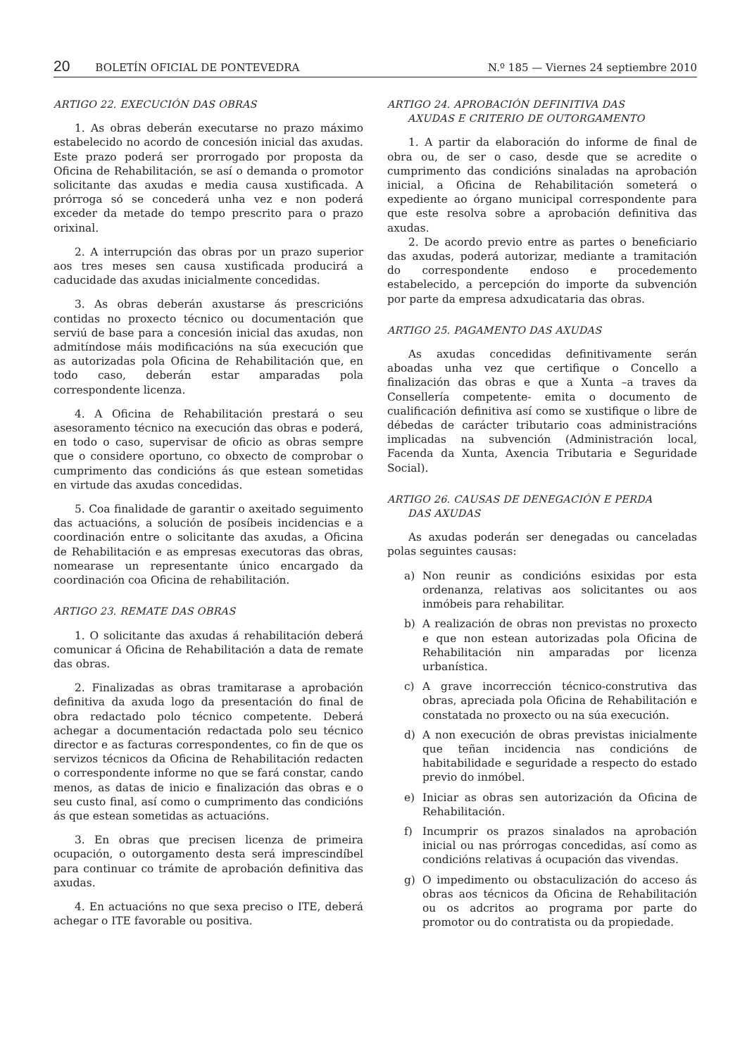20 BOLETÍN OFICIAL DE PONTEVEDRA N.º 185 — Viernes 24 septiembre 2010
ARTIGO 22. EXECUCIÓN DAS OBRAS
1. As obras deberán executarse no prazo máximo estabelecido no acordo de concesión inicial das axudas. Este prazo poderá ser prorrogado por proposta da Oficina de Rehabilitación, se así o demanda o promotor solicitante das axudas e media causa xustificada. A prórroga só se concederá unha vez e non poderá exceder da metade do tempo prescrito para o prazo orixinal.
2. A interrupción das obras por un prazo superior aos tres meses sen causa xustificada producirá a caducidade das axudas inicialmente concedidas.
3. As obras deberán axustarse ás prescricións contidas no proxecto técnico ou documentación que serviú de base para a concesión inicial das axudas, non admitíndose máis modificacións na súa execución que as autorizadas pola Oficina de Rehabilitación que, en todo caso, deberán estar amparadas pola correspondente licenza.
4. A Oficina de Rehabilitación prestará o seu asesoramento técnico na execución das obras e poderá, en todo o caso, supervisar de oficio as obras sempre que o considere oportuno, co obxecto de comprobar o cumprimento das condicións ás que estean sometidas en virtude das axudas concedidas.
5. Coa finalidade de garantir o axeitado seguimento das actuacións, a solución de posíbeis incidencias e a coordinación entre o solicitante das axudas, a Oficina de Rehabilitación e as empresas executoras das obras, nomearase un representante único encargado da coordinación coa Oficina de rehabilitación.
ARTIGO 23. REMATE DAS OBRAS
1. O solicitante das axudas á rehabilitación deberá comunicar á Oficina de Rehabilitación a data de remate das obras.
2. Finalizadas as obras tramitarase a aprobación definitiva da axuda logo da presentación do final de obra redactado polo técnico competente. Deberá achegar a documentación redactada polo seu técnico director e as facturas correspondentes, co fin de que os servizos técnicos da Oficina de Rehabilitación redacten o correspondente informe no que se fará constar, cando menos, as datas de inicio e finalización das obras e o seu custo final, así como o cumprimento das condicións ás que estean sometidas as actuacións.
3. En obras que precisen licenza de primeira ocupación, o outorgamento desta será imprescindíbel para continuar co trámite de aprobación definitiva das axudas.
4. En actuacións no que sexa preciso o ITE, deberá achegar o ITE favorable ou positiva.
ARTIGO 24. APROBACIÓN DEFINITIVA DAS
AXUDAS E CRITERIO DE OUTORGAMENTO
1. A partir da elaboración do informe de final de obra ou, de ser o caso, desde que se acredite o cumprimento das condicións sinaladas na aprobación inicial, a Oficina de Rehabilitación someterá o expediente ao órgano municipal correspondente para que este resolva sobre a aprobación definitiva das axudas.
2. De acordo previo entre as partes o beneficiario das axudas, poderá autorizar, mediante a tramitación do correspondente endoso e procedemento estabelecido, a percepción do importe da subvención por parte da empresa adxudicataria das obras.
ARTIGO 25. PAGAMENTO DAS AXUDAS
As axudas concedidas definitivamente serán aboadas unha vez que certifique o Concello a finalización das obras e que a Xunta –a traves da Consellería competente- emita o documento de cualificación definitiva así como se xustifique o libre de débedas de carácter tributario coas administracións implicadas na subvención (Administración local, Facenda da Xunta, Axencia Tributaria e Seguridade Social).
ARTIGO 26. CAUSAS DE DENEGACIÓN E PERDA
DAS AXUDAS
As axudas poderán ser denegadas ou canceladas polas seguintes causas:
a) Non reunir as condicións esixidas por esta ordenanza, relativas aos solicitantes ou aos inmóbeis para rehabilitar.
b) A realización de obras non previstas no proxecto e que non estean autorizadas pola Oficina de Rehabilitación nin amparadas por licenza urbanística.
c) A grave incorrección técnico-construtiva das obras, apreciada pola Oficina de Rehabilitación e constatada no proxecto ou na súa execución.
d) A non execución de obras previstas inicialmente que teñan incidencia nas condicións de habitabilidade e seguridade a respecto do estado previo do inmóbel.
e) Iniciar as obras sen autorización da Oficina de Rehabilitación.
f) Incumprir os prazos sinalados na aprobación inicial ou nas prórrogas concedidas, así como as condicións relativas á ocupación das vivendas.
g) O impedimento ou obstaculización do acceso ás obras aos técnicos da Oficina de Rehabilitación ou os adcritos ao programa por parte do promotor ou do contratista ou da propiedade.